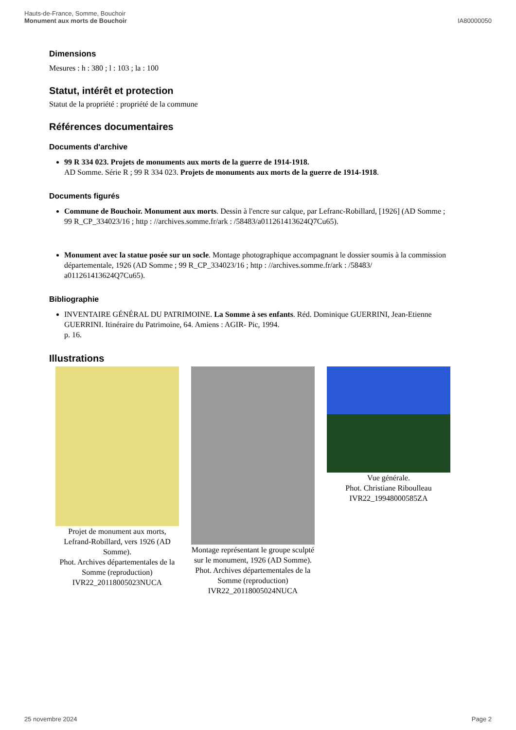Hauts-de-France, Somme, Bouchoir
Monument aux morts de Bouchoir
IA80000050
Dimensions
Mesures : h : 380 ; l : 103 ; la : 100
Statut, intérêt et protection
Statut de la propriété : propriété de la commune
Références documentaires
Documents d'archive
99 R 334 023. Projets de monuments aux morts de la guerre de 1914-1918.
AD Somme. Série R ; 99 R 334 023. Projets de monuments aux morts de la guerre de 1914-1918.
Documents figurés
Commune de Bouchoir. Monument aux morts. Dessin à l'encre sur calque, par Lefranc-Robillard, [1926] (AD Somme ; 99 R_CP_334023/16 ; http : //archives.somme.fr/ark : /58483/a011261413624Q7Cu65).
Monument avec la statue posée sur un socle. Montage photographique accompagnant le dossier soumis à la commission départementale, 1926 (AD Somme ; 99 R_CP_334023/16 ; http : //archives.somme.fr/ark : /58483/ a011261413624Q7Cu65).
Bibliographie
INVENTAIRE GÉNÉRAL DU PATRIMOINE. La Somme à ses enfants. Réd. Dominique GUERRINI, Jean-Etienne GUERRINI. Itinéraire du Patrimoine, 64. Amiens : AGIR- Pic, 1994.
p. 16.
Illustrations
Projet de monument aux morts, Lefrand-Robillard, vers 1926 (AD Somme).
Phot. Archives départementales de la Somme (reproduction)
IVR22_20118005023NUCA
Montage représentant le groupe sculpté sur le monument, 1926 (AD Somme).
Phot. Archives départementales de la Somme (reproduction)
IVR22_20118005024NUCA
Vue générale.
Phot. Christiane Riboulleau
IVR22_19948000585ZA
25 novembre 2024 Page 2